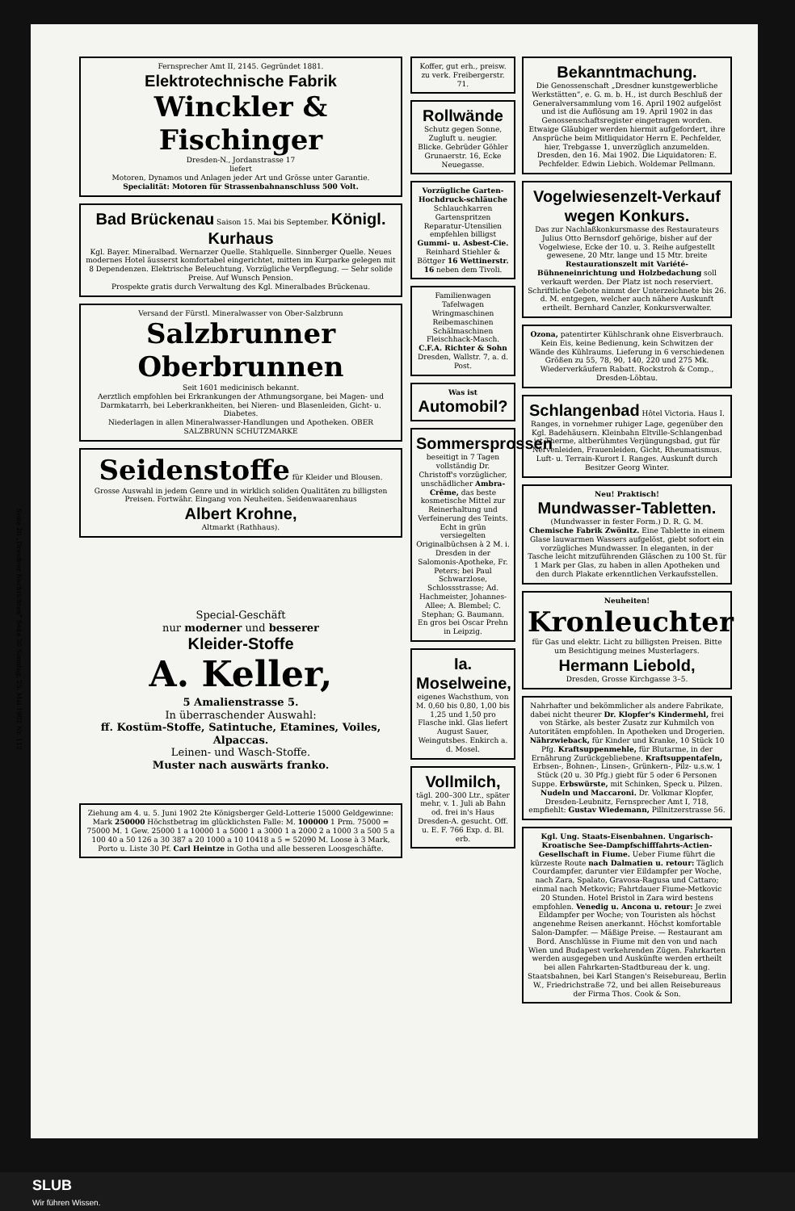Fernsprecher Amt II, 2145. Gegründet 1881.
Elektrotechnische Fabrik
Winckler & Fischinger
Dresden-N., Jordanstrasse 17
liefert
Motoren, Dynamos und Anlagen jeder Art und Grösse unter Garantie.
Specialität: Motoren für Strassenbahnanschluss 500 Volt.
Bad Brückenau Saison 15. Mai bis September. Königl. Kurhaus
Kgl. Bayer. Mineralbad. Wernarzer Quelle. Stahlquelle. Sinnberger Quelle. Neues modernes Hotel äusserst komfortabel eingerichtet, mitten im Kurparke gelegen mit 8 Dependenzen. Elektrische Beleuchtung. Vorzügliche Verpflegung. — Sehr solide Preise. Auf Wunsch Pension.
Prospekte gratis durch Verwaltung des Kgl. Mineralbades Brückenau.
Versand der Fürstl. Mineralwasser von Ober-Salzbrunn
Salzbrunner Oberbrunnen
Seit 1601 medicinisch bekannt.
Aerztlich empfohlen bei Erkrankungen der Athmungsorgane, bei Magen- und Darmkatarrh, bei Leberkrankheiten, bei Nieren- und Blasenleiden, Gicht- u. Diabetes.
Niederlagen in allen Mineralwasser-Handlungen und Apotheken. OBER SALZBRUNN SCHUTZMARKE
Seidenstoffe für Kleider und Blousen.
Grosse Auswahl in jedem Genre und in wirklich soliden Qualitäten zu billigsten Preisen. Fortwähr. Eingang von Neuheiten. Seidenwaarenhaus
Albert Krohne,
Altmarkt (Rathhaus).
Special-Geschäft
nur moderner und besserer
Kleider-Stoffe
A. Keller,
5 Amalienstrasse 5.
In überraschender Auswahl:
ff. Kostüm-Stoffe, Satintuche, Etamines, Voiles, Alpaccas.
Leinen- und Wasch-Stoffe.
Muster nach auswärts franko.
Ziehung am 4. u. 5. Juni 1902 2te Königsberger Geld-Lotterie 15000 Geldgewinne: Mark 250000 Höchstbetrag im glücklichsten Falle: M. 100000 1 Prm. 75000 = 75000 M. 1 Gew. 25000 1 a 10000 1 a 5000 1 a 3000 1 a 2000 2 a 1000 3 a 500 5 a 100 40 a 50 126 a 30 387 a 20 1000 a 10 10418 a 5 = 52090 M. Loose à 3 Mark, Porto u. Liste 30 Pf. Carl Heintze in Gotha und alle besseren Loosgeschäfte.
Koffer, gut erh., preisw. zu verk. Freibergerstr. 71.
Rollwände Schutz gegen Sonne, Zugluft u. neugier. Blicke. Gebrüder Göhler Grunaerstr. 16, Ecke Neuegasse.
Vorzügliche Garten-Hochdruck-schläuche Schlauchkarren
Gartenspritzen
Reparatur-Utensilien empfehlen billigst Gummi- u. Asbest-Cie. Reinhard Stiehler & Böttger 16 Wettinerstr. 16 neben dem Tivoli.
Familienwagen Tafelwagen Wringmaschinen Reibemaschinen Schälmaschinen Fleischhack-Masch. C.F.A. Richter & Sohn Dresden, Wallstr. 7, a. d. Post.
Was ist
Automobil?
Sommersprossen
beseitigt in 7 Tagen vollständig Dr. Christoff's vorzüglicher, unschädlicher Ambra-Crême, das beste kosmetische Mittel zur Reinerhaltung und Verfeinerung des Teints. Echt in grün versiegelten Originalbüchsen à 2 M. i. Dresden in der Salomonis-Apotheke, Fr. Peters; bei Paul Schwarzlose, Schlossstrasse; Ad. Hachmeister, Johannes-Allee; A. Blembel; C. Stephan; G. Baumann. En gros bei Oscar Prehn in Leipzig.
Ia. Moselweine,
eigenes Wachsthum, von M. 0,60 bis 0,80, 1,00 bis 1,25 und 1,50 pro Flasche inkl. Glas liefert August Sauer, Weingutsbes. Enkirch a. d. Mosel.
Vollmilch,
tägl. 200–300 Ltr., später mehr, v. 1. Juli ab Bahn od. frei in's Haus Dresden-A. gesucht. Off. u. E. F. 766 Exp. d. Bl. erb.
Bekanntmachung.
Die Genossenschaft „Dresdner kunstgewerbliche Werkstätten“, e. G. m. b. H., ist durch Beschluß der Generalversammlung vom 16. April 1902 aufgelöst und ist die Auflösung am 19. April 1902 in das Genossenschaftsregister eingetragen worden. Etwaige Gläubiger werden hiermit aufgefordert, ihre Ansprüche beim Mitliquidator Herrn E. Pechfelder, hier, Trebgasse 1, unverzüglich anzumelden. Dresden, den 16. Mai 1902. Die Liquidatoren: E. Pechfelder. Edwin Liebich. Woldemar Pellmann.
Vogelwiesenzelt-Verkauf wegen Konkurs.
Das zur Nachlaßkonkursmasse des Restaurateurs Julius Otto Bernsdorf gehörige, bisher auf der Vogelwiese, Ecke der 10. u. 3. Reihe aufgestellt gewesene, 20 Mtr. lange und 15 Mtr. breite Restaurationszelt mit Variété-Bühneneinrichtung und Holzbedachung soll verkauft werden. Der Platz ist noch reserviert. Schriftliche Gebote nimmt der Unterzeichnete bis 26. d. M. entgegen, welcher auch nähere Auskunft ertheilt. Bernhard Canzler, Konkursverwalter.
Ozona, patentirter Kühlschrank ohne Eisverbrauch. Kein Eis, keine Bedienung, kein Schwitzen der Wände des Kühlraums. Lieferung in 6 verschiedenen Größen zu 55, 78, 90, 140, 220 und 275 Mk. Wiederverkäufern Rabatt. Rockstroh & Comp., Dresden-Löbtau.
Schlangenbad Hôtel Victoria. Haus I. Ranges, in vornehmer ruhiger Lage, gegenüber den Kgl. Badehäusern. Kleinbahn Eltville-Schlangenbad ist Therme, altberühmtes Verjüngungsbad, gut für Nervenleiden, Frauenleiden, Gicht, Rheumatismus. Luft- u. Terrain-Kurort I. Ranges. Auskunft durch Besitzer Georg Winter.
Neu! Praktisch!
Mundwasser-Tabletten.
(Mundwasser in fester Form.) D. R. G. M. Chemische Fabrik Zwönitz. Eine Tablette in einem Glase lauwarmen Wassers aufgelöst, giebt sofort ein vorzügliches Mundwasser. In eleganten, in der Tasche leicht mitzuführenden Gläschen zu 100 St. für 1 Mark per Glas, zu haben in allen Apotheken und den durch Plakate erkenntlichen Verkaufsstellen.
Neuheiten!
Kronleuchter
für Gas und elektr. Licht zu billigsten Preisen. Bitte um Besichtigung meines Musterlagers.
Hermann Liebold,
Dresden, Grosse Kirchgasse 3–5.
Nahrhafter und bekömmlicher als andere Fabrikate, dabei nicht theurer Dr. Klopfer's Kindermehl, frei von Stärke, als bester Zusatz zur Kuhmilch von Autoritäten empfohlen. In Apotheken und Drogerien. Nährzwieback, für Kinder und Kranke, 10 Stück 10 Pfg. Kraftsuppenmehle, für Blutarme, in der Ernährung Zurückgebliebene. Kraftsuppentafeln, Erbsen-, Bohnen-, Linsen-, Grünkern-, Pilz- u.s.w. 1 Stück (20 u. 30 Pfg.) giebt für 5 oder 6 Personen Suppe. Erbswürste, mit Schinken, Speck u. Pilzen. Nudeln und Maccaroni. Dr. Volkmar Klopfer, Dresden-Leubnitz, Fernsprecher Amt I, 718, empfiehlt: Gustav Wiedemann, Pillnitzerstrasse 56.
Kgl. Ung. Staats-Eisenbahnen. Ungarisch-Kroatische See-Dampfschifffahrts-Actien-Gesellschaft in Fiume. Ueber Fiume führt die kürzeste Route nach Dalmatien u. retour: Täglich Courdampfer, darunter vier Eildampfer per Woche, nach Zara, Spalato, Gravosa-Ragusa und Cattaro; einmal nach Metkovic; Fahrtdauer Fiume-Metkovic 20 Stunden. Hotel Bristol in Zara wird bestens empfohlen. Venedig u. Ancona u. retour: Je zwei Eildampfer per Woche; von Touristen als höchst angenehme Reisen anerkannt. Höchst komfortable Salon-Dampfer. — Mäßige Preise. — Restaurant am Bord. Anschlüsse in Fiume mit den von und nach Wien und Budapest verkehrenden Zügen. Fahrkarten werden ausgegeben und Auskünfte werden ertheilt bei allen Fahrkarten-Stadtbureau der k. ung. Staatsbahnen, bei Karl Stangen's Reisebureau, Berlin W., Friedrichstraße 72, und bei allen Reisebureaus der Firma Thos. Cook & Son.
Seite 20 „Dresdner Nachrichten“ Seite 20 Sonntag, 25. Mai 1902 Nr. 112
SLUB
Wir führen Wissen.